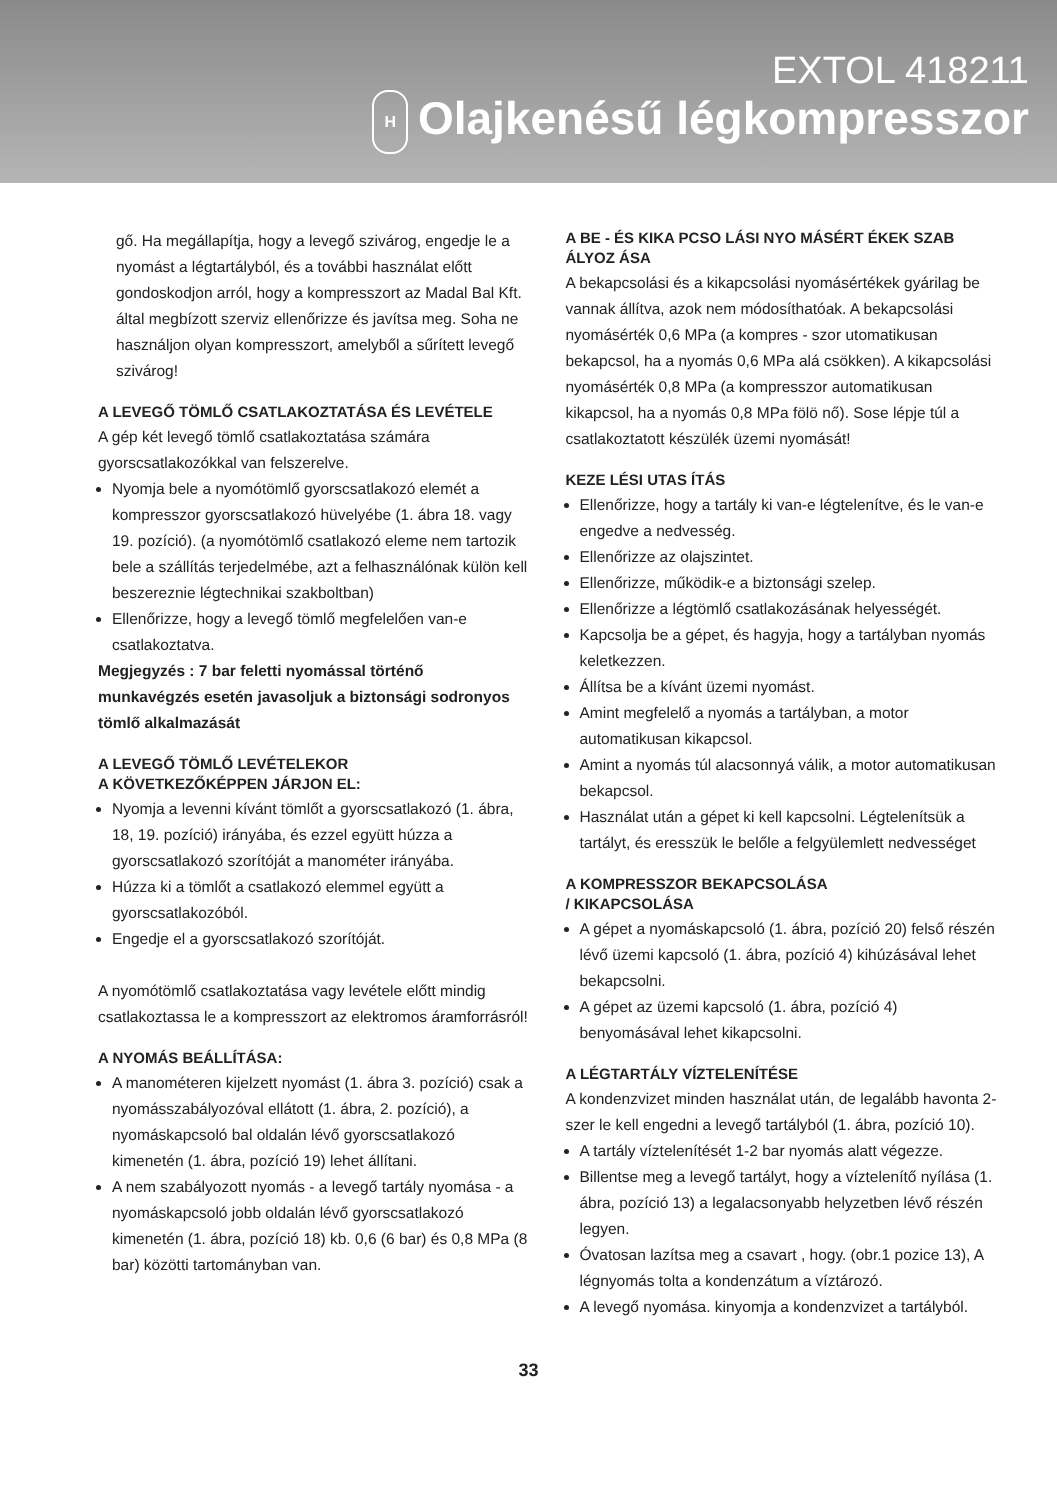EXTOL 418211
H Olajkenésű légkompresszor
gő. Ha megállapítja, hogy a levegő szivárog, engedje le a nyomást a légtartályból, és a további használat előtt gondoskodjon arról, hogy a kompresszort az Madal Bal Kft. által megbízott szerviz ellenőrizze és javítsa meg. Soha ne használjon olyan kompresszort, amelyből a sűrített levegő szivárog!
A LEVEGŐ TÖMLŐ CSATLAKOZTATÁSA ÉS LEVÉTELE
A gép két levegő tömlő csatlakoztatása számára gyorscsatlakozókkal van felszerelve.
Nyomja bele a nyomótömlő gyorscsatlakozó elemét a kompresszor gyorscsatlakozó hüvelyébe (1. ábra 18. vagy 19. pozíció). (a nyomótömlő csatlakozó eleme nem tartozik bele a szállítás terjedelmébe, azt a felhasználónak külön kell beszereznie légtechnikai szakboltban)
Ellenőrizze, hogy a levegő tömlő megfelelően van-e csatlakoztatva.
Megjegyzés : 7 bar feletti nyomással történő munkavégzés esetén javasoljuk a biztonsági sodronyos tömlő alkalmazását
A LEVEGŐ TÖMLŐ LEVÉTELEKOR
A KÖVETKEZŐKÉPPEN JÁRJON EL:
Nyomja a levenni kívánt tömlőt a gyorscsatlakozó (1. ábra, 18, 19. pozíció) irányába, és ezzel együtt húzza a gyorscsatlakozó szorítóját a manométer irányába.
Húzza ki a tömlőt a csatlakozó elemmel együtt a gyorscsatlakozóból.
Engedje el a gyorscsatlakozó szorítóját.
A nyomótömlő csatlakoztatása vagy levétele előtt mindig csatlakoztassa le a kompresszort az elektromos áramforrásról!
A NYOMÁS BEÁLLÍTÁSA:
A manométeren kijelzett nyomást (1. ábra 3. pozíció) csak a nyomásszabályozóval ellátott (1. ábra, 2. pozíció), a nyomáskapcsoló bal oldalán lévő gyorscsatlakozó kimenetén (1. ábra, pozíció 19) lehet állítani.
A nem szabályozott nyomás - a levegő tartály nyomása - a nyomáskapcsoló jobb oldalán lévő gyorscsatlakozó kimenetén (1. ábra, pozíció 18) kb. 0,6 (6 bar) és 0,8 MPa (8 bar) közötti tartományban van.
A BE - ÉS KIKA PCSO LÁSI NYO MÁSÉRT ÉKEK SZAB ÁLYOZ ÁSA
A bekapcsolási és a kikapcsolási nyomásértékek gyárilag be vannak állítva, azok nem módosíthatóak. A bekapcsolási nyomásérték 0,6 MPa (a kompres - szor utomatikusan bekapcsol, ha a nyomás 0,6 MPa alá csökken). A kikapcsolási nyomásérték 0,8 MPa (a kompresszor automatikusan kikapcsol, ha a nyomás 0,8 MPa fölö nő). Sose lépje túl a csatlakoztatott készülék üzemi nyomását!
KEZE LÉSI UTAS ÍTÁS
Ellenőrizze, hogy a tartály ki van-e légtelenítve, és le van-e engedve a nedvesség.
Ellenőrizze az olajszintet.
Ellenőrizze, működik-e a biztonsági szelep.
Ellenőrizze a légtömlő csatlakozásának helyességét.
Kapcsolja be a gépet, és hagyja, hogy a tartályban nyomás keletkezzen.
Állítsa be a kívánt üzemi nyomást.
Amint megfelelő a nyomás a tartályban, a motor automatikusan kikapcsol.
Amint a nyomás túl alacsonnyá válik, a motor automatikusan bekapcsol.
Használat után a gépet ki kell kapcsolni. Légtelenítsük a tartályt, és eresszük le belőle a felgyülemlett nedvességet
A KOMPRESSZOR BEKAPCSOLÁSA
/ KIKAPCSOLÁSA
A gépet a nyomáskapcsoló (1. ábra, pozíció 20) felső részén lévő üzemi kapcsoló (1. ábra, pozíció 4) kihúzásával lehet bekapcsolni.
A gépet az üzemi kapcsoló (1. ábra, pozíció 4) benyomásával lehet kikapcsolni.
A LÉGTARTÁLY VÍZTELENÍTÉSE
A kondenzvizet minden használat után, de legalább havonta 2-szer le kell engedni a levegő tartályból (1. ábra, pozíció 10).
A tartály víztelenítését 1-2 bar nyomás alatt végezze.
Billentse meg a levegő tartályt, hogy a víztelenítő nyílása (1. ábra, pozíció 13) a legalacsonyabb helyzetben lévő részén legyen.
Óvatosan lazítsa meg a csavart , hogy. (obr.1 pozice 13), A légnyomás tolta a kondenzátum a víztározó.
A levegő nyomása. kinyomja a kondenzvizet a tartályból.
33